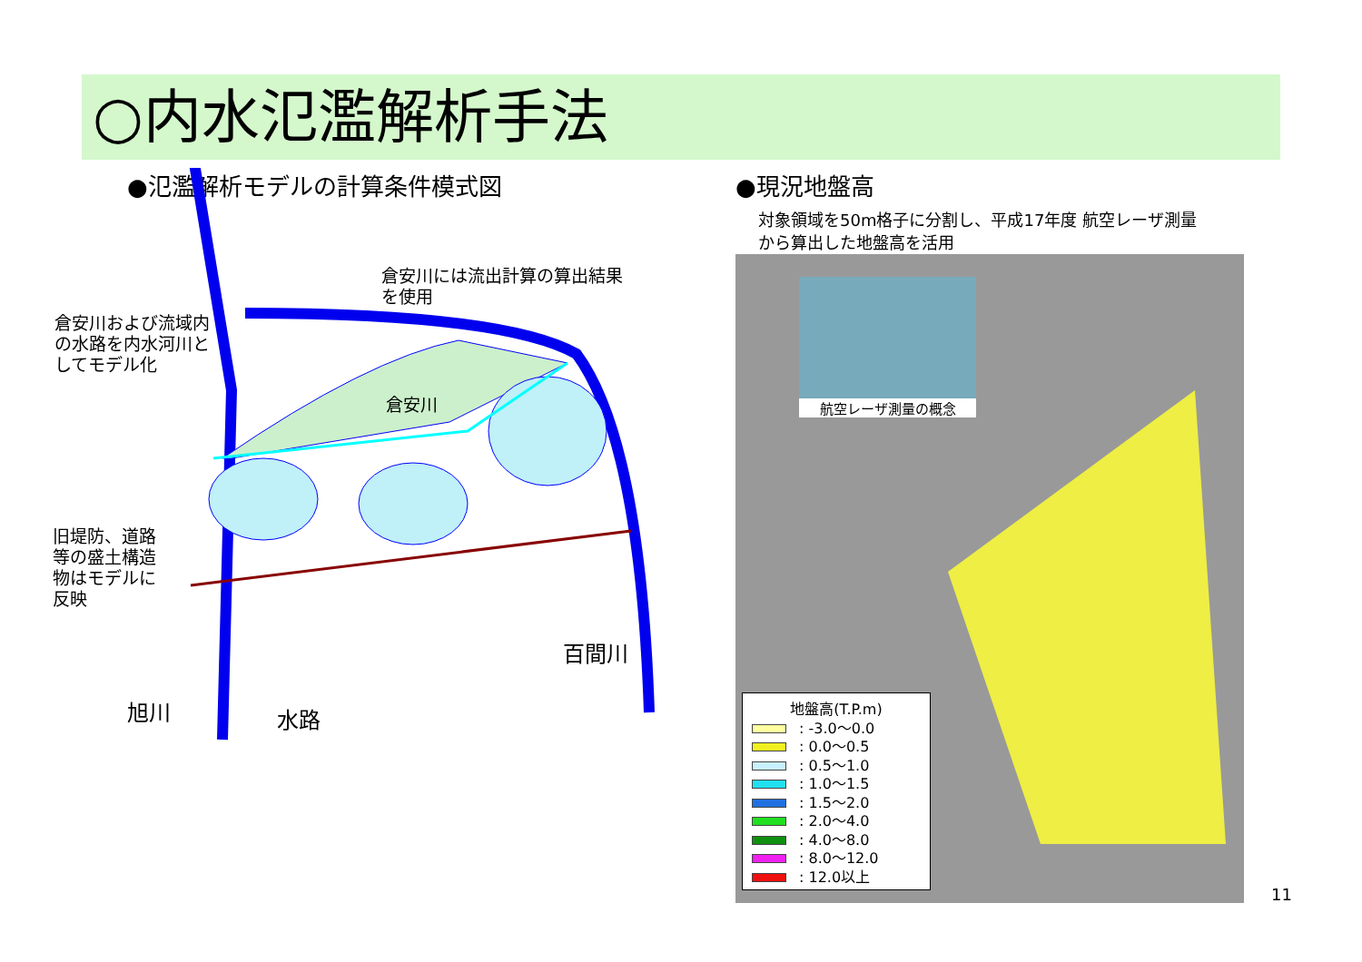○内水氾濫解析手法
●氾濫解析モデルの計算条件模式図
倉安川には流出計算の算出結果
を使用
倉安川および流域内
の水路を内水河川と
してモデル化
倉安川
旧堤防、道路
等の盛土構造
物はモデルに
反映
百間川
旭川 水路
●現況地盤高
対象領域を50m格子に分割し、平成17年度 航空レーザ測量
から算出した地盤高を活用
航空レーザ測量の概念
地盤高(T.P.m)
: -3.0～0.0
: 0.0～0.5
: 0.5～1.0
: 1.0～1.5
: 1.5～2.0
: 2.0～4.0
: 4.0～8.0
: 8.0～12.0
: 12.0以上
11